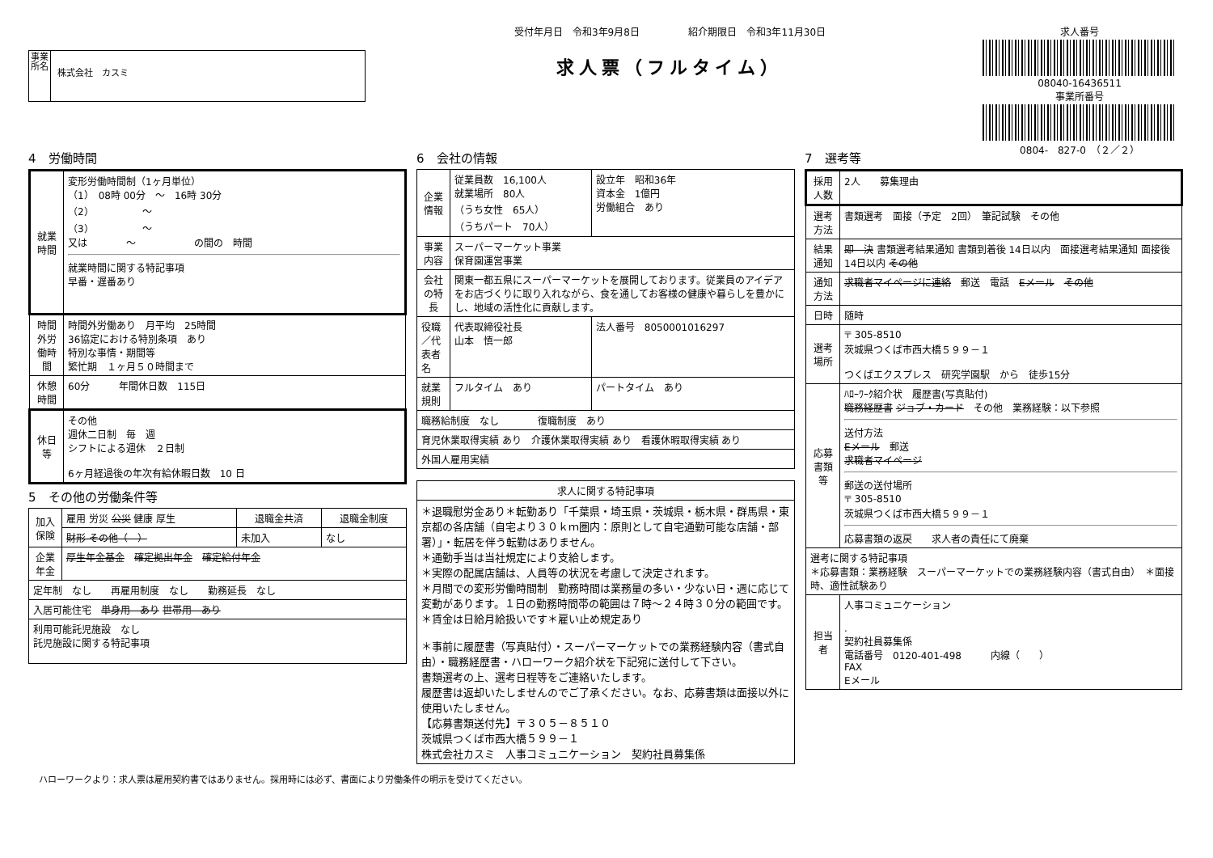事業所名
株式会社　カスミ
受付年月日　令和3年9月8日　　　　　紹介期限日　令和3年11月30日
求人票（フルタイム）
求人番号
08040-16436511
事業所番号
0804-　827-0　（２／２）
4　労働時間
| 就業時間 | 変形労働時間制（1ヶ月単位） （1） 08時 00分 ～ 16時 30分 （2） ～ （3） ～ 又は ～ の間の 時間 就業時間に関する特記事項 早番・遅番あり |
| 時間外労働時間 | 時間外労働あり 月平均 25時間 36協定における特別条項 あり 特別な事情・期間等 繁忙期 １ヶ月５０時間まで |
| 休憩時間 | 60分 年間休日数 115日 |
| 休日等 | その他 週休二日制 毎 週 シフトによる週休 ２日制 6ヶ月経過後の年次有給休暇日数 10 日 |
5　その他の労働条件等
| 加入保険 | 雇用 労災 公災 健康 厚生 | 退職金共済 | 退職金制度 |
| | 財形 その他（ ） | 未加入 | なし |
| 企業年金 | 厚生年金基金 確定拠出年金 確定給付年金 | | |
| 定年制 なし 再雇用制度 なし 勤務延長 なし | | | |
| 入居可能住宅 単身用 あり 世帯用 あり | | | |
| 利用可能託児施設 なし 託児施設に関する特記事項 | | | |
6　会社の情報
| 企業情報 | 従業員数 16,100人 就業場所 80人 （うち女性 65人） （うちパート 70人） | 設立年 昭和36年 資本金 1億円 労働組合 あり |
| 事業内容 | スーパーマーケット事業 保育園運営事業 | |
| 会社の特長 | 関東一都五県にスーパーマーケットを展開しております。従業員のアイデアをお店づくりに取り入れながら、食を通してお客様の健康や暮らしを豊かにし、地域の活性化に貢献します。 | |
| 役職／代表者名 | 代表取締役社長 山本 慎一郎 | 法人番号 8050001016297 |
| 就業規則 | フルタイム あり | パートタイム あり |
| 職務給制度 なし 復職制度 あり | | |
| 育児休業取得実績 あり 介護休業取得実績 あり 看護休暇取得実績 あり | | |
| 外国人雇用実績 | | |
| 求人に関する特記事項 |
| --- |
| ＊退職慰労金あり＊転勤あり「千葉県・埼玉県・茨城県・栃木県・群馬県・東京都の各店舗（自宅より３０ｋｍ圏内：原則として自宅通勤可能な店舗・部署）」・転居を伴う転勤はありません。 ＊通勤手当は当社規定により支給します。 ＊実際の配属店舗は、人員等の状況を考慮して決定されます。 ＊月間での変形労働時間制 勤務時間は業務量の多い・少ない日・週に応じて変動があります。１日の勤務時間帯の範囲は７時～２４時３０分の範囲です。 ＊賃金は日給月給扱いです＊雇い止め規定あり ＊事前に履歴書（写真貼付）・スーパーマーケットでの業務経験内容（書式自由）・職務経歴書・ハローワーク紹介状を下記宛に送付して下さい。 書類選考の上、選考日程等をご連絡いたします。 履歴書は返却いたしませんのでご了承ください。なお、応募書類は面接以外に使用いたしません。 【応募書類送付先】〒３０５－８５１０ 茨城県つくば市西大橋５９９－１ 株式会社カスミ 人事コミュニケーション 契約社員募集係 |
7　選考等
| 採用人数 | 2人 募集理由 |
| 選考方法 | 書類選考 面接（予定 2回） 筆記試験 その他 |
| 結果通知 | 即 決 書類選考結果通知 書類到着後 14日以内 面接選考結果通知 面接後 14日以内 その他 |
| 通知方法 | 求職者マイページに連絡 郵送 電話 Eメール その他 |
| 日時 | 随時 |
| 選考場所 | 〒 305-8510 茨城県つくば市西大橋５９９－１ つくばエクスプレス 研究学園駅 から 徒歩15分 |
| 応募書類等 | ﾊﾛｰﾜｰｸ紹介状 履歴書(写真貼付) 職務経歴書 ジョブ・カード その他 業務経験：以下参照 送付方法 Eメール 郵送 求職者マイページ 郵送の送付場所 〒 305-8510 茨城県つくば市西大橋５９９－１ 応募書類の返戻 求人者の責任にて廃棄 |
| 選考に関する特記事項 ＊応募書類：業務経験 スーパーマーケットでの業務経験内容（書式自由） ＊面接時、適性試験あり | |
| 担当者 | 人事コミュニケーション . 契約社員募集係 電話番号 0120-401-498 内線（ ） FAX Eメール |
ハローワークより：求人票は雇用契約書ではありません。採用時には必ず、書面により労働条件の明示を受けてください。